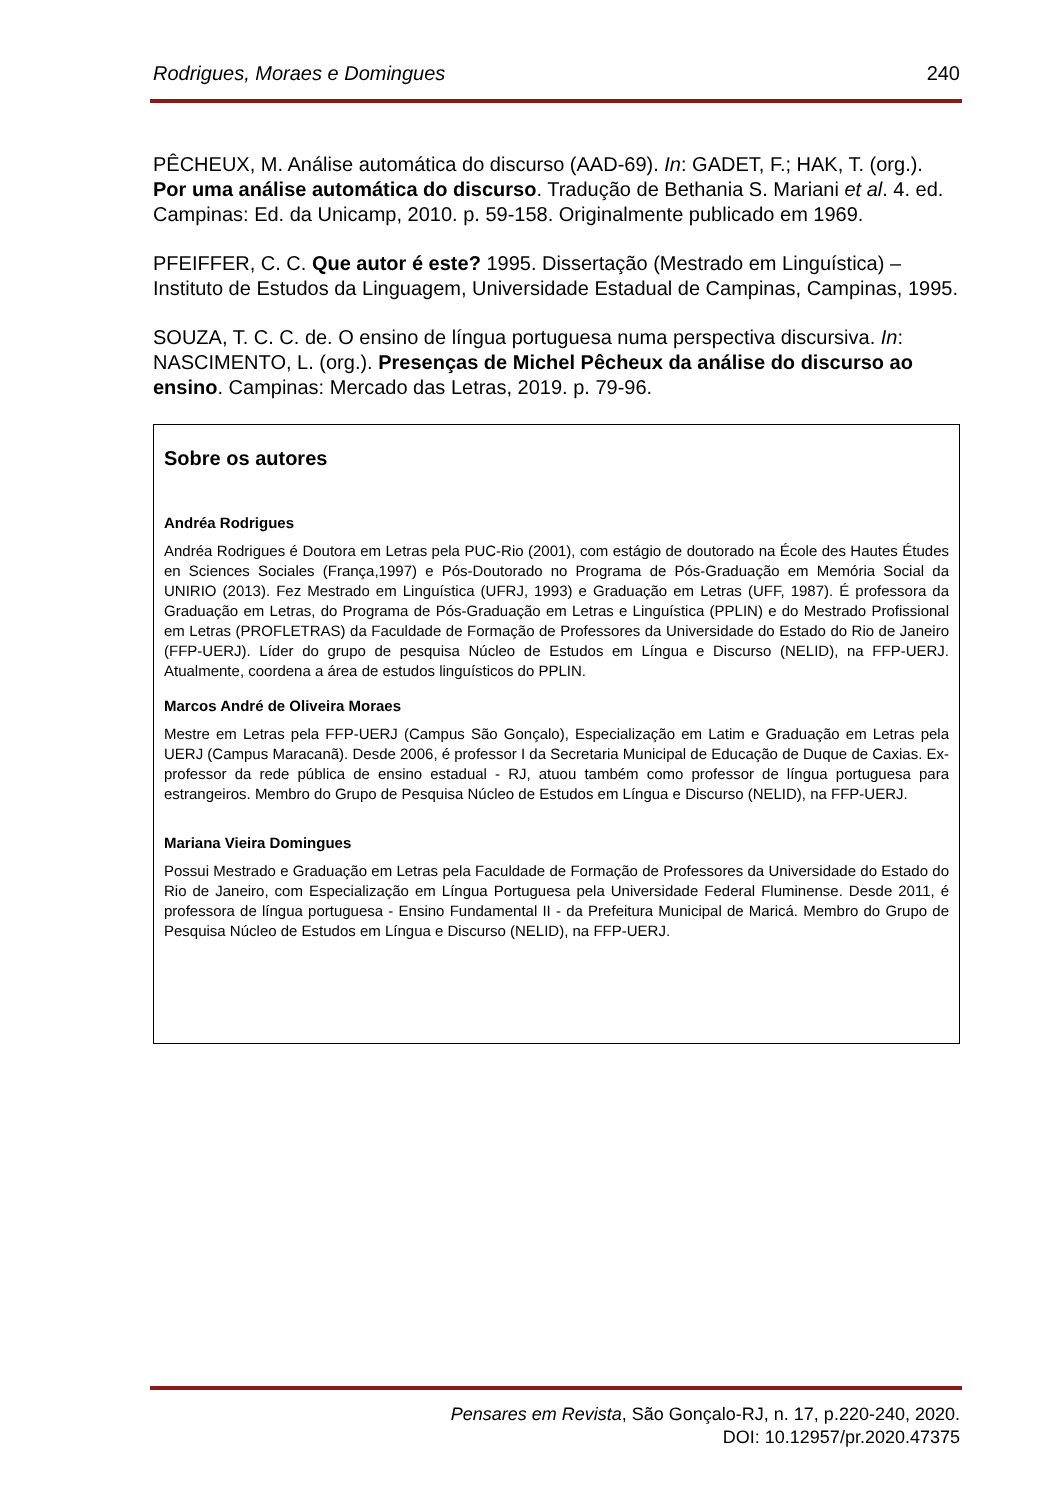Rodrigues, Moraes e Domingues 240
PÊCHEUX, M. Análise automática do discurso (AAD-69). In: GADET, F.; HAK, T. (org.). Por uma análise automática do discurso. Tradução de Bethania S. Mariani et al. 4. ed. Campinas: Ed. da Unicamp, 2010. p. 59-158. Originalmente publicado em 1969.
PFEIFFER, C. C. Que autor é este? 1995. Dissertação (Mestrado em Linguística) – Instituto de Estudos da Linguagem, Universidade Estadual de Campinas, Campinas, 1995.
SOUZA, T. C. C. de. O ensino de língua portuguesa numa perspectiva discursiva. In: NASCIMENTO, L. (org.). Presenças de Michel Pêcheux da análise do discurso ao ensino. Campinas: Mercado das Letras, 2019. p. 79-96.
Sobre os autores
Andréa Rodrigues
Andréa Rodrigues é Doutora em Letras pela PUC-Rio (2001), com estágio de doutorado na École des Hautes Études en Sciences Sociales (França,1997) e Pós-Doutorado no Programa de Pós-Graduação em Memória Social da UNIRIO (2013). Fez Mestrado em Linguística (UFRJ, 1993) e Graduação em Letras (UFF, 1987). É professora da Graduação em Letras, do Programa de Pós-Graduação em Letras e Linguística (PPLIN) e do Mestrado Profissional em Letras (PROFLETRAS) da Faculdade de Formação de Professores da Universidade do Estado do Rio de Janeiro (FFP-UERJ). Líder do grupo de pesquisa Núcleo de Estudos em Língua e Discurso (NELID), na FFP-UERJ. Atualmente, coordena a área de estudos linguísticos do PPLIN.
Marcos André de Oliveira Moraes
Mestre em Letras pela FFP-UERJ (Campus São Gonçalo), Especialização em Latim e Graduação em Letras pela UERJ (Campus Maracanã). Desde 2006, é professor I da Secretaria Municipal de Educação de Duque de Caxias. Ex-professor da rede pública de ensino estadual - RJ, atuou também como professor de língua portuguesa para estrangeiros. Membro do Grupo de Pesquisa Núcleo de Estudos em Língua e Discurso (NELID), na FFP-UERJ.
Mariana Vieira Domingues
Possui Mestrado e Graduação em Letras pela Faculdade de Formação de Professores da Universidade do Estado do Rio de Janeiro, com Especialização em Língua Portuguesa pela Universidade Federal Fluminense. Desde 2011, é professora de língua portuguesa - Ensino Fundamental II - da Prefeitura Municipal de Maricá. Membro do Grupo de Pesquisa Núcleo de Estudos em Língua e Discurso (NELID), na FFP-UERJ.
Pensares em Revista, São Gonçalo-RJ, n. 17, p.220-240, 2020.
DOI: 10.12957/pr.2020.47375